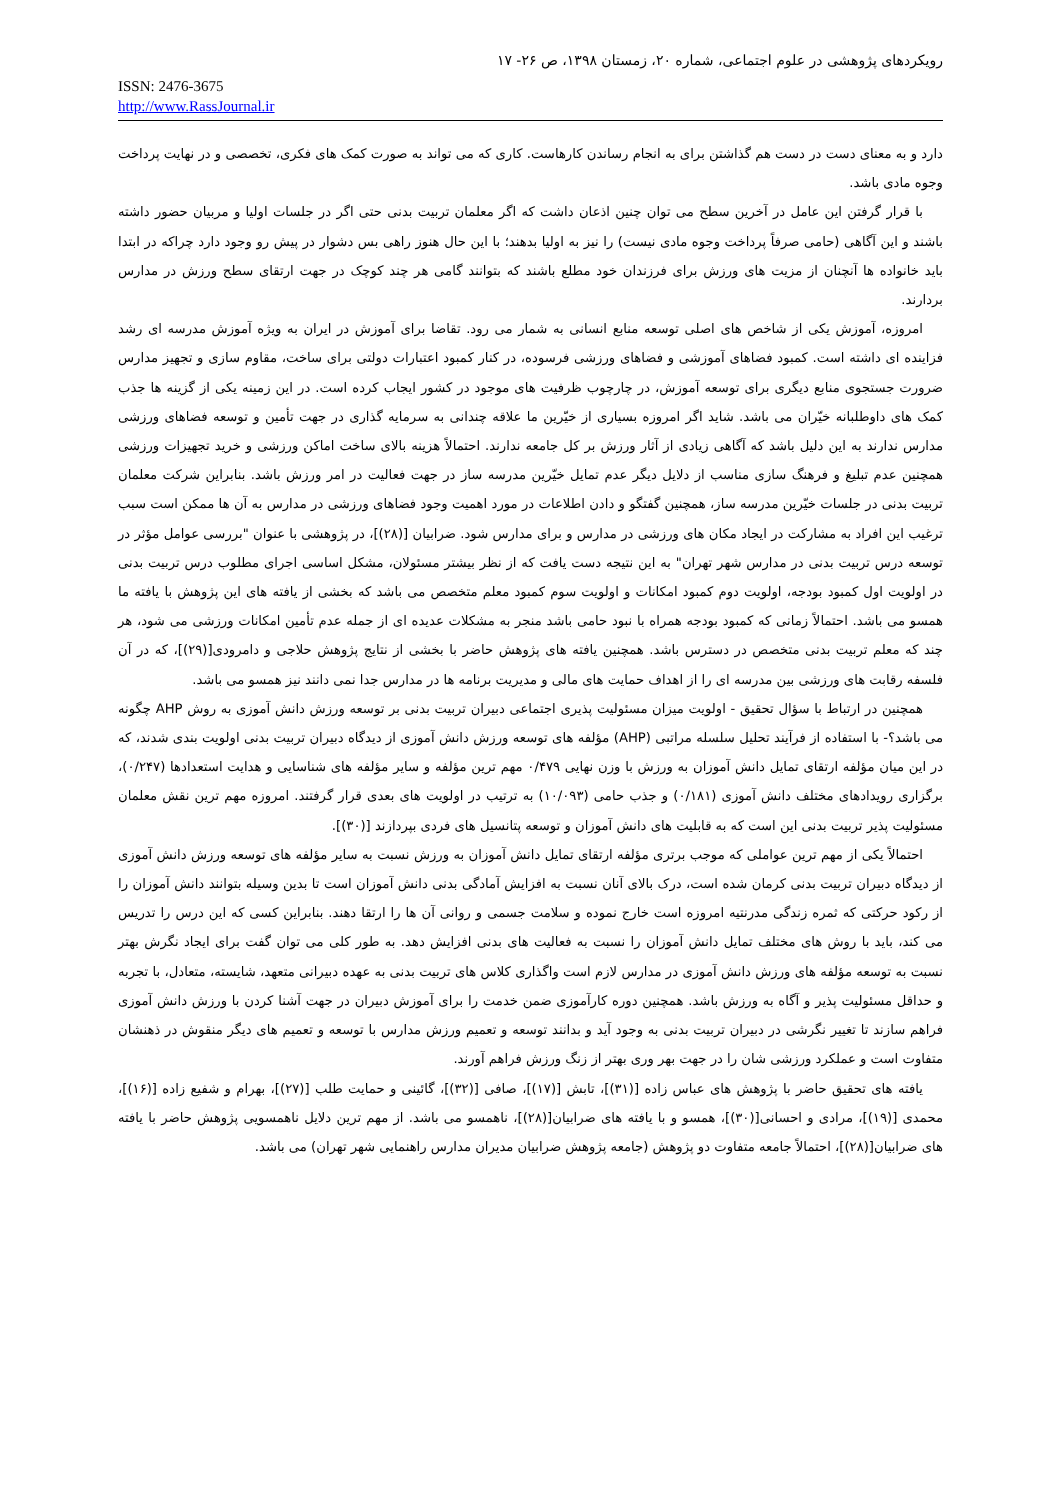رویکردهای پژوهشی در علوم اجتماعی، شماره ۲۰، زمستان ۱۳۹۸، ص ۲۶- ۱۷
ISSN: 2476-3675
http://www.RassJournal.ir
دارد و به معنای دست در دست هم گذاشتن برای به انجام رساندن کارهاست. کاری که می تواند به صورت کمک های فکری، تخصصی و در نهایت پرداخت وجوه مادی باشد.
با قرار گرفتن این عامل در آخرین سطح می توان چنین اذعان داشت که اگر معلمان تربیت بدنی حتی اگر در جلسات اولیا و مربیان حضور داشته باشند و این آگاهی (حامی صرفاً پرداخت وجوه مادی نیست) را نیز به اولیا بدهند؛ با این حال هنوز راهی بس دشوار در پیش رو وجود دارد چراکه در ابتدا باید خانواده ها آنچنان از مزیت های ورزش برای فرزندان خود مطلع باشند که بتوانند گامی هر چند کوچک در جهت ارتقای سطح ورزش در مدارس بردارند.
امروزه، آموزش یکی از شاخص های اصلی توسعه منابع انسانی به شمار می رود. تقاضا برای آموزش در ایران به ویژه آموزش مدرسه ای رشد فزاینده ای داشته است. کمبود فضاهای آموزشی و فضاهای ورزشی فرسوده، در کنار کمبود اعتبارات دولتی برای ساخت، مقاوم سازی و تجهیز مدارس ضرورت جستجوی منابع دیگری برای توسعه آموزش، در چارچوب ظرفیت های موجود در کشور ایجاب کرده است. در این زمینه یکی از گزینه ها جذب کمک های داوطلبانه خیّران می باشد. شاید اگر امروزه بسیاری از خیّرین ما علاقه چندانی به سرمایه گذاری در جهت تأمین و توسعه فضاهای ورزشی مدارس ندارند به این دلیل باشد که آگاهی زیادی از آثار ورزش بر کل جامعه ندارند. احتمالاً هزینه بالای ساخت اماکن ورزشی و خرید تجهیزات ورزشی همچنین عدم تبلیغ و فرهنگ سازی مناسب از دلایل دیگر عدم تمایل خیّرین مدرسه ساز در جهت فعالیت در امر ورزش باشد. بنابراین شرکت معلمان تربیت بدنی در جلسات خیّرین مدرسه ساز، همچنین گفتگو و دادن اطلاعات در مورد اهمیت وجود فضاهای ورزشی در مدارس به آن ها ممکن است سبب ترغیب این افراد به مشارکت در ایجاد مکان های ورزشی در مدارس و برای مدارس شود. ضرابیان [(۲۸)]، در پژوهشی با عنوان "بررسی عوامل مؤثر در توسعه درس تربیت بدنی در مدارس شهر تهران" به این نتیجه دست یافت که از نظر بیشتر مسئولان، مشکل اساسی اجرای مطلوب درس تربیت بدنی در اولویت اول کمبود بودجه، اولویت دوم کمبود امکانات و اولویت سوم کمبود معلم متخصص می باشد که بخشی از یافته های این پژوهش با یافته ما همسو می باشد. احتمالاً زمانی که کمبود بودجه همراه با نبود حامی باشد منجر به مشکلات عدیده ای از جمله عدم تأمین امکانات ورزشی می شود، هر چند که معلم تربیت بدنی متخصص در دسترس باشد. همچنین یافته های پژوهش حاضر با بخشی از نتایج پژوهش حلاجی و دامرودی[(۲۹)]، که در آن فلسفه رقابت های ورزشی بین مدرسه ای را از اهداف حمایت های مالی و مدیریت برنامه ها در مدارس جدا نمی دانند نیز همسو می باشد.
همچنین در ارتباط با سؤال تحقیق - اولویت میزان مسئولیت پذیری اجتماعی دبیران تربیت بدنی بر توسعه ورزش دانش آموزی به روش AHP چگونه می باشد؟- با استفاده از فرآیند تحلیل سلسله مراتبی (AHP) مؤلفه های توسعه ورزش دانش آموزی از دیدگاه دبیران تربیت بدنی اولویت بندی شدند، که در این میان مؤلفه ارتقای تمایل دانش آموزان به ورزش با وزن نهایی ۰/۴۷۹ مهم ترین مؤلفه و سایر مؤلفه های شناسایی و هدایت استعدادها (۰/۲۴۷)، برگزاری رویدادهای مختلف دانش آموزی (۰/۱۸۱) و جذب حامی (۱۰/۰۹۳) به ترتیب در اولویت های بعدی قرار گرفتند. امروزه مهم ترین نقش معلمان مسئولیت پذیر تربیت بدنی این است که به قابلیت های دانش آموزان و توسعه پتانسیل های فردی بپردازند [(۳۰)].
احتمالاً یکی از مهم ترین عواملی که موجب برتری مؤلفه ارتقای تمایل دانش آموزان به ورزش نسبت به سایر مؤلفه های توسعه ورزش دانش آموزی از دیدگاه دبیران تربیت بدنی کرمان شده است، درک بالای آنان نسبت به افزایش آمادگی بدنی دانش آموزان است تا بدین وسیله بتوانند دانش آموزان را از رکود حرکتی که ثمره زندگی مدرنتیه امروزه است خارج نموده و سلامت جسمی و روانی آن ها را ارتقا دهند. بنابراین کسی که این درس را تدریس می کند، باید با روش های مختلف تمایل دانش آموزان را نسبت به فعالیت های بدنی افزایش دهد. به طور کلی می توان گفت برای ایجاد نگرش بهتر نسبت به توسعه مؤلفه های ورزش دانش آموزی در مدارس لازم است واگذاری کلاس های تربیت بدنی به عهده دبیرانی متعهد، شایسته، متعادل، با تجربه و حداقل مسئولیت پذیر و آگاه به ورزش باشد. همچنین دوره کارآموزی ضمن خدمت را برای آموزش دبیران در جهت آشنا کردن با ورزش دانش آموزی فراهم سازند تا تغییر نگرشی در دبیران تربیت بدنی به وجود آید و بدانند توسعه و تعمیم ورزش مدارس با توسعه و تعمیم های دیگر منقوش در ذهنشان متفاوت است و عملکرد ورزشی شان را در جهت بهر وری بهتر از زنگ ورزش فراهم آورند.
یافته های تحقیق حاضر با پژوهش های عباس زاده [(۳۱)]، تابش [(۱۷)]، صافی [(۳۲)]، گائینی و حمایت طلب [(۲۷)]، بهرام و شفیع زاده [(۱۶)]، محمدی [(۱۹)]، مرادی و احسانی[(۳۰)]، همسو و با یافته های ضرابیان[(۲۸)]، ناهمسو می باشد. از مهم ترین دلایل ناهمسویی پژوهش حاضر با یافته های ضرابیان[(۲۸)]، احتمالاً جامعه متفاوت دو پژوهش (جامعه پژوهش ضرابیان مدیران مدارس راهنمایی شهر تهران) می باشد.